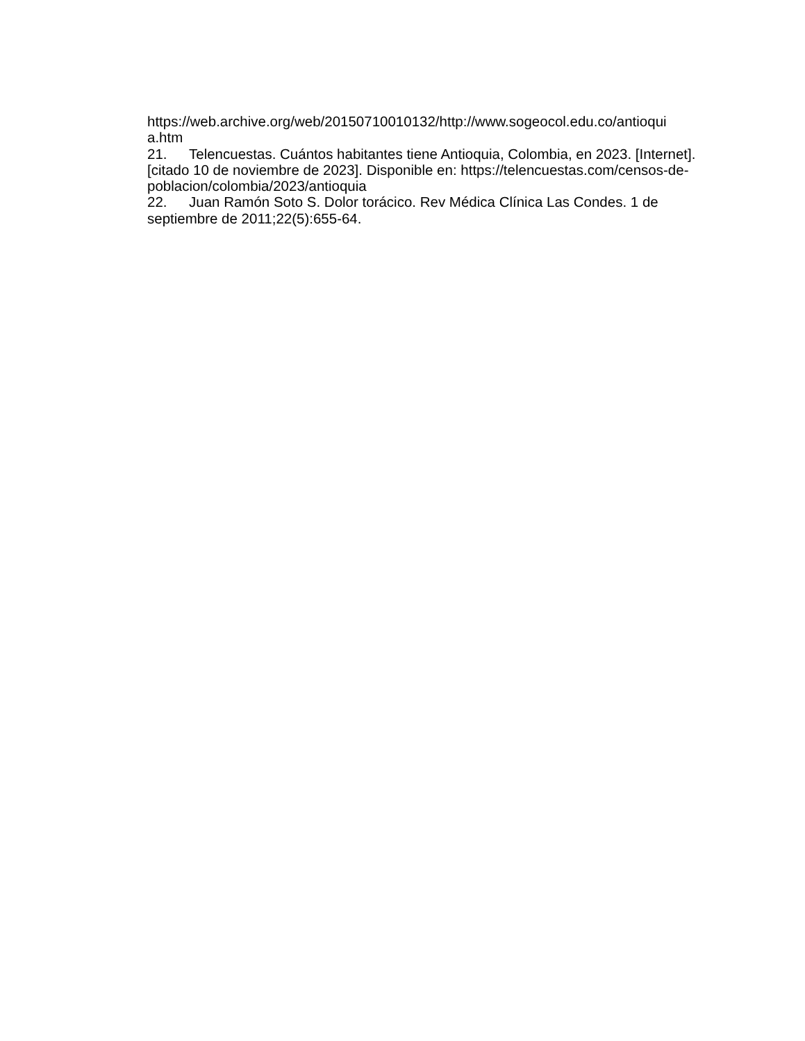https://web.archive.org/web/20150710010132/http://www.sogeocol.edu.co/antioqui
a.htm
21. Telencuestas. Cuántos habitantes tiene Antioquia, Colombia, en 2023. [Internet]. [citado 10 de noviembre de 2023]. Disponible en: https://telencuestas.com/censos-de-poblacion/colombia/2023/antioquia
22. Juan Ramón Soto S. Dolor torácico. Rev Médica Clínica Las Condes. 1 de septiembre de 2011;22(5):655-64.